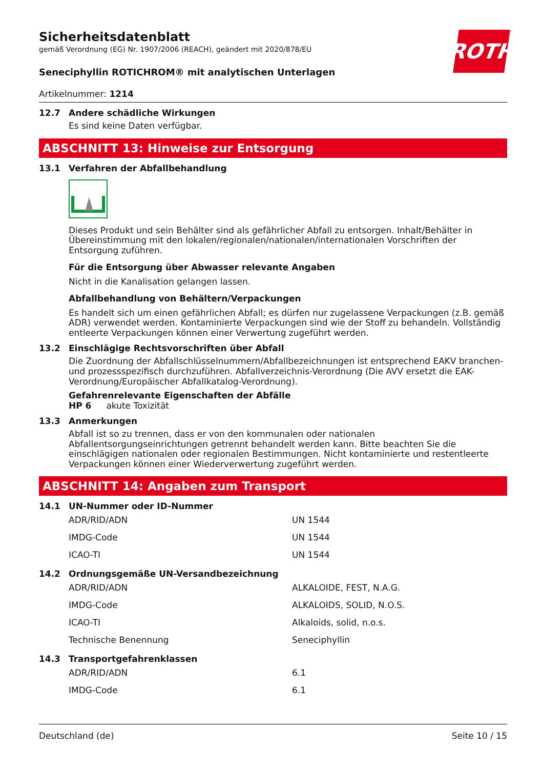ROTH
Sicherheitsdatenblatt
gemäß Verordnung (EG) Nr. 1907/2006 (REACH), geändert mit 2020/878/EU
Seneciphyllin ROTICHROM® mit analytischen Unterlagen
Artikelnummer: 1214
12.7 Andere schädliche Wirkungen
Es sind keine Daten verfügbar.
ABSCHNITT 13: Hinweise zur Entsorgung
13.1 Verfahren der Abfallbehandlung
Dieses Produkt und sein Behälter sind als gefährlicher Abfall zu entsorgen. Inhalt/Behälter in Übereinstimmung mit den lokalen/regionalen/nationalen/internationalen Vorschriften der Entsorgung zuführen.
Für die Entsorgung über Abwasser relevante Angaben
Nicht in die Kanalisation gelangen lassen.
Abfallbehandlung von Behältern/Verpackungen
Es handelt sich um einen gefährlichen Abfall; es dürfen nur zugelassene Verpackungen (z.B. gemäß ADR) verwendet werden. Kontaminierte Verpackungen sind wie der Stoff zu behandeln. Vollständig entleerte Verpackungen können einer Verwertung zugeführt werden.
13.2 Einschlägige Rechtsvorschriften über Abfall
Die Zuordnung der Abfallschlüsselnummern/Abfallbezeichnungen ist entsprechend EAKV branchen- und prozessspezifisch durchzuführen. Abfallverzeichnis-Verordnung (Die AVV ersetzt die EAK-Verordnung/Europäischer Abfallkatalog-Verordnung).
Gefahrenrelevante Eigenschaften der Abfälle
HP 6 akute Toxizität
13.3 Anmerkungen
Abfall ist so zu trennen, dass er von den kommunalen oder nationalen Abfallentsorgungseinrichtungen getrennt behandelt werden kann. Bitte beachten Sie die einschlägigen nationalen oder regionalen Bestimmungen. Nicht kontaminierte und restentleerte Verpackungen können einer Wiederverwertung zugeführt werden.
ABSCHNITT 14: Angaben zum Transport
14.1 UN-Nummer oder ID-Nummer
| ADR/RID/ADN | UN 1544 |
| IMDG-Code | UN 1544 |
| ICAO-TI | UN 1544 |
14.2 Ordnungsgemäße UN-Versandbezeichnung
| ADR/RID/ADN | ALKALOIDE, FEST, N.A.G. |
| IMDG-Code | ALKALOIDS, SOLID, N.O.S. |
| ICAO-TI | Alkaloids, solid, n.o.s. |
| Technische Benennung | Seneciphyllin |
14.3 Transportgefahrenklassen
| ADR/RID/ADN | 6.1 |
| IMDG-Code | 6.1 |
Deutschland (de) Seite 10 / 15